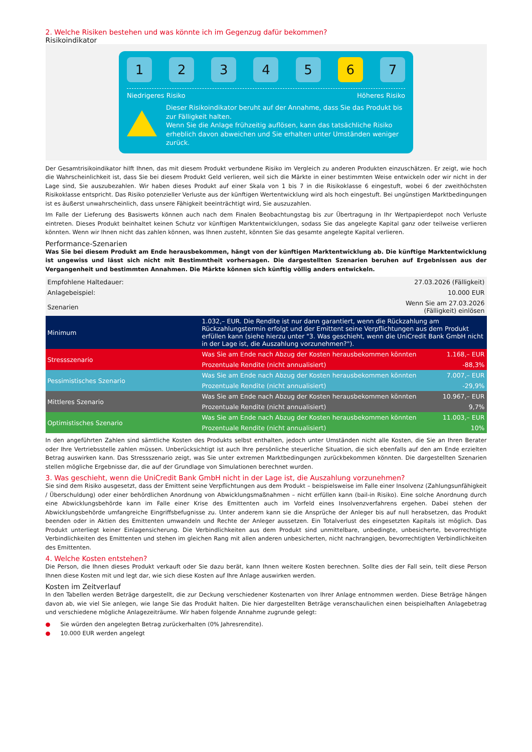2. Welche Risiken bestehen und was könnte ich im Gegenzug dafür bekommen?
Risikoindikator
1 2 3 4 5 6 7
Niedrigeres Risiko Höheres Risiko
Dieser Risikoindikator beruht auf der Annahme, dass Sie das Produkt bis zur Fälligkeit halten.
Wenn Sie die Anlage frühzeitig auflösen, kann das tatsächliche Risiko erheblich davon abweichen und Sie erhalten unter Umständen weniger zurück.
Der Gesamtrisikoindikator hilft Ihnen, das mit diesem Produkt verbundene Risiko im Vergleich zu anderen Produkten einzuschätzen. Er zeigt, wie hoch die Wahrscheinlichkeit ist, dass Sie bei diesem Produkt Geld verlieren, weil sich die Märkte in einer bestimmten Weise entwickeln oder wir nicht in der Lage sind, Sie auszubezahlen. Wir haben dieses Produkt auf einer Skala von 1 bis 7 in die Risikoklasse 6 eingestuft, wobei 6 der zweithöchsten Risikoklasse entspricht. Das Risiko potenzieller Verluste aus der künftigen Wertentwicklung wird als hoch eingestuft. Bei ungünstigen Marktbedingungen ist es äußerst unwahrscheinlich, dass unsere Fähigkeit beeinträchtigt wird, Sie auszuzahlen.
Im Falle der Lieferung des Basiswerts können auch nach dem Finalen Beobachtungstag bis zur Übertragung in Ihr Wertpapierdepot noch Verluste eintreten. Dieses Produkt beinhaltet keinen Schutz vor künftigen Marktentwicklungen, sodass Sie das angelegte Kapital ganz oder teilweise verlieren könnten. Wenn wir Ihnen nicht das zahlen können, was Ihnen zusteht, könnten Sie das gesamte angelegte Kapital verlieren.
Performance-Szenarien
Was Sie bei diesem Produkt am Ende herausbekommen, hängt von der künftigen Marktentwicklung ab. Die künftige Marktentwicklung ist ungewiss und lässt sich nicht mit Bestimmtheit vorhersagen. Die dargestellten Szenarien beruhen auf Ergebnissen aus der Vergangenheit und bestimmten Annahmen. Die Märkte können sich künftig völlig anders entwickeln.
| Empfohlene Haltedauer: | 27.03.2026 (Fälligkeit) | |
| Anlagebeispiel: | 10.000 EUR | |
| Szenarien | Wenn Sie am 27.03.2026 (Fälligkeit) einlösen | |
| Minimum | 1.032,– EUR. Die Rendite ist nur dann garantiert, wenn die Rückzahlung am Rückzahlungstermin erfolgt und der Emittent seine Verpflichtungen aus dem Produkt erfüllen kann (siehe hierzu unter "3. Was geschieht, wenn die UniCredit Bank GmbH nicht in der Lage ist, die Auszahlung vorzunehmen?"). | |
| Stressszenario | Was Sie am Ende nach Abzug der Kosten herausbekommen könnten | 1.168,– EUR |
| | Prozentuale Rendite (nicht annualisiert) | -88,3% |
| Pessimistisches Szenario | Was Sie am Ende nach Abzug der Kosten herausbekommen könnten | 7.007,– EUR |
| | Prozentuale Rendite (nicht annualisiert) | -29,9% |
| Mittleres Szenario | Was Sie am Ende nach Abzug der Kosten herausbekommen könnten | 10.967,– EUR |
| | Prozentuale Rendite (nicht annualisiert) | 9,7% |
| Optimistisches Szenario | Was Sie am Ende nach Abzug der Kosten herausbekommen könnten | 11.003,– EUR |
| | Prozentuale Rendite (nicht annualisiert) | 10% |
In den angeführten Zahlen sind sämtliche Kosten des Produkts selbst enthalten, jedoch unter Umständen nicht alle Kosten, die Sie an Ihren Berater oder Ihre Vertriebsstelle zahlen müssen. Unberücksichtigt ist auch Ihre persönliche steuerliche Situation, die sich ebenfalls auf den am Ende erzielten Betrag auswirken kann. Das Stressszenario zeigt, was Sie unter extremen Marktbedingungen zurückbekommen könnten. Die dargestellten Szenarien stellen mögliche Ergebnisse dar, die auf der Grundlage von Simulationen berechnet wurden.
3. Was geschieht, wenn die UniCredit Bank GmbH nicht in der Lage ist, die Auszahlung vorzunehmen?
Sie sind dem Risiko ausgesetzt, dass der Emittent seine Verpflichtungen aus dem Produkt – beispielsweise im Falle einer Insolvenz (Zahlungsunfähigkeit / Überschuldung) oder einer behördlichen Anordnung von Abwicklungsmaßnahmen – nicht erfüllen kann (bail-in Risiko). Eine solche Anordnung durch eine Abwicklungsbehörde kann im Falle einer Krise des Emittenten auch im Vorfeld eines Insolvenzverfahrens ergehen. Dabei stehen der Abwicklungsbehörde umfangreiche Eingriffsbefugnisse zu. Unter anderem kann sie die Ansprüche der Anleger bis auf null herabsetzen, das Produkt beenden oder in Aktien des Emittenten umwandeln und Rechte der Anleger aussetzen. Ein Totalverlust des eingesetzten Kapitals ist möglich. Das Produkt unterliegt keiner Einlagensicherung. Die Verbindlichkeiten aus dem Produkt sind unmittelbare, unbedingte, unbesicherte, bevorrechtigte Verbindlichkeiten des Emittenten und stehen im gleichen Rang mit allen anderen unbesicherten, nicht nachrangigen, bevorrechtigten Verbindlichkeiten des Emittenten.
4. Welche Kosten entstehen?
Die Person, die Ihnen dieses Produkt verkauft oder Sie dazu berät, kann Ihnen weitere Kosten berechnen. Sollte dies der Fall sein, teilt diese Person Ihnen diese Kosten mit und legt dar, wie sich diese Kosten auf Ihre Anlage auswirken werden.
Kosten im Zeitverlauf
In den Tabellen werden Beträge dargestellt, die zur Deckung verschiedener Kostenarten von Ihrer Anlage entnommen werden. Diese Beträge hängen davon ab, wie viel Sie anlegen, wie lange Sie das Produkt halten. Die hier dargestellten Beträge veranschaulichen einen beispielhaften Anlagebetrag und verschiedene mögliche Anlagezeiträume. Wir haben folgende Annahme zugrunde gelegt:
● Sie würden den angelegten Betrag zurückerhalten (0% Jahresrendite).
● 10.000 EUR werden angelegt